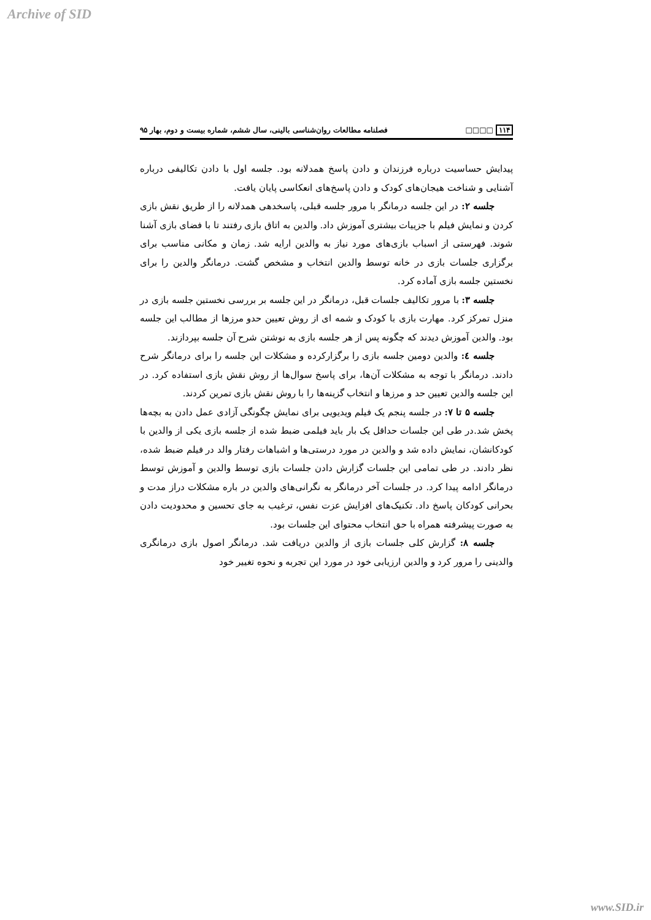Archive of SID
۱۱۴ □□□□ فصلنامه مطالعات روان‌شناسی بالینی، سال ششم، شماره بیست و دوم، بهار ۹۵
پیدایش حساسیت درباره فرزندان و دادن پاسخ همدلانه بود. جلسه اول با دادن تکالیفی درباره آشنایی و شناخت هیجان‌های کودک و دادن پاسخ‌های انعکاسی پایان یافت.
جلسه ۲: در این جلسه درمانگر با مرور جلسه قبلی، پاسخدهی همدلانه را از طریق نقش بازی کردن و نمایش فیلم با جزییات بیشتری آموزش داد. والدین به اتاق بازی رفتند تا با فضای بازی آشنا شوند. فهرستی از اسباب بازی‌های مورد نیاز به والدین ارایه شد. زمان و مکانی مناسب برای برگزاری جلسات بازی در خانه توسط والدین انتخاب و مشخص گشت. درمانگر والدین را برای نخستین جلسه بازی آماده کرد.
جلسه ۳: با مرور تکالیف جلسات قبل، درمانگر در این جلسه بر بررسی نخستین جلسه بازی در منزل تمرکز کرد. مهارت بازی با کودک و شمه ای از روش تعیین حدو مرزها از مطالب این جلسه بود. والدین آموزش دیدند که چگونه پس از هر جلسه بازی به نوشتن شرح آن جلسه بپردازند.
جلسه ٤: والدین دومین جلسه بازی را برگزارکرده و مشکلات این جلسه را برای درمانگر شرح دادند. درمانگر با توجه به مشکلات آن‌ها، برای پاسخ سوال‌ها از روش نقش بازی استفاده کرد. در این جلسه والدین تعیین حد و مرزها و انتخاب گزینه‌ها را با روش نقش بازی تمرین کردند.
جلسه ۵ تا ۷: در جلسه پنجم یک فیلم ویدیویی برای نمایش چگونگی آزادی عمل دادن به بچه‌ها پخش شد.در طی این جلسات حداقل یک بار باید فیلمی ضبط شده از جلسه بازی یکی از والدین با کودکانشان، نمایش داده شد و والدین در مورد درستی‌ها و اشباهات رفتار والد در فیلم ضبط شده، نظر دادند. در طی تمامی این جلسات گزارش دادن جلسات بازی توسط والدین و آموزش توسط درمانگر ادامه پیدا کرد. در جلسات آخر درمانگر به نگرانی‌های والدین در باره مشکلات دراز مدت و بحرانی کودکان پاسخ داد. تکنیک‌های افزایش عزت نفس، ترغیب به جای تحسین و محدودیت دادن به صورت پیشرفته همراه با حق انتخاب محتوای این جلسات بود.
جلسه ۸: گزارش کلی جلسات بازی از والدین دریافت شد. درمانگر اصول بازی درمانگری والدینی را مرور کرد و والدین ارزیابی خود در مورد این تجربه و نحوه تغییر خود
www.SID.ir